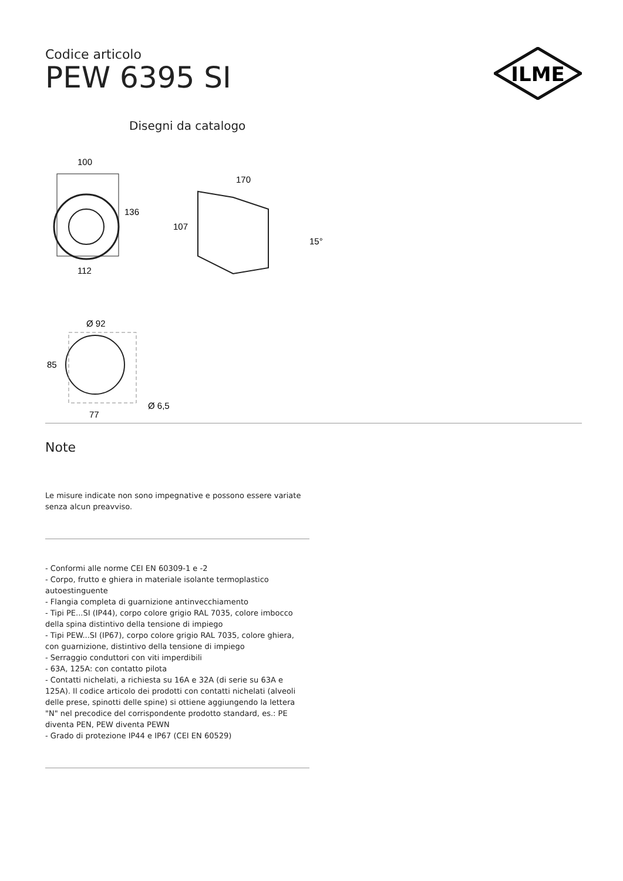ILME
Codice articolo
PEW 6395 SI
Disegni da catalogo
100
136
112
170
107
15°
Ø 92
85
77
Ø 6,5
Note
Le misure indicate non sono impegnative e possono essere variate senza alcun preavviso.
- Conformi alle norme CEI EN 60309-1 e -2
- Corpo, frutto e ghiera in materiale isolante termoplastico autoestinguente
- Flangia completa di guarnizione antinvecchiamento
- Tipi PE...SI (IP44), corpo colore grigio RAL 7035, colore imbocco della spina distintivo della tensione di impiego
- Tipi PEW...SI (IP67), corpo colore grigio RAL 7035, colore ghiera, con guarnizione, distintivo della tensione di impiego
- Serraggio conduttori con viti imperdibili
- 63A, 125A: con contatto pilota
- Contatti nichelati, a richiesta su 16A e 32A (di serie su 63A e 125A). Il codice articolo dei prodotti con contatti nichelati (alveoli delle prese, spinotti delle spine) si ottiene aggiungendo la lettera "N" nel precodice del corrispondente prodotto standard, es.: PE diventa PEN, PEW diventa PEWN
- Grado di protezione IP44 e IP67 (CEI EN 60529)